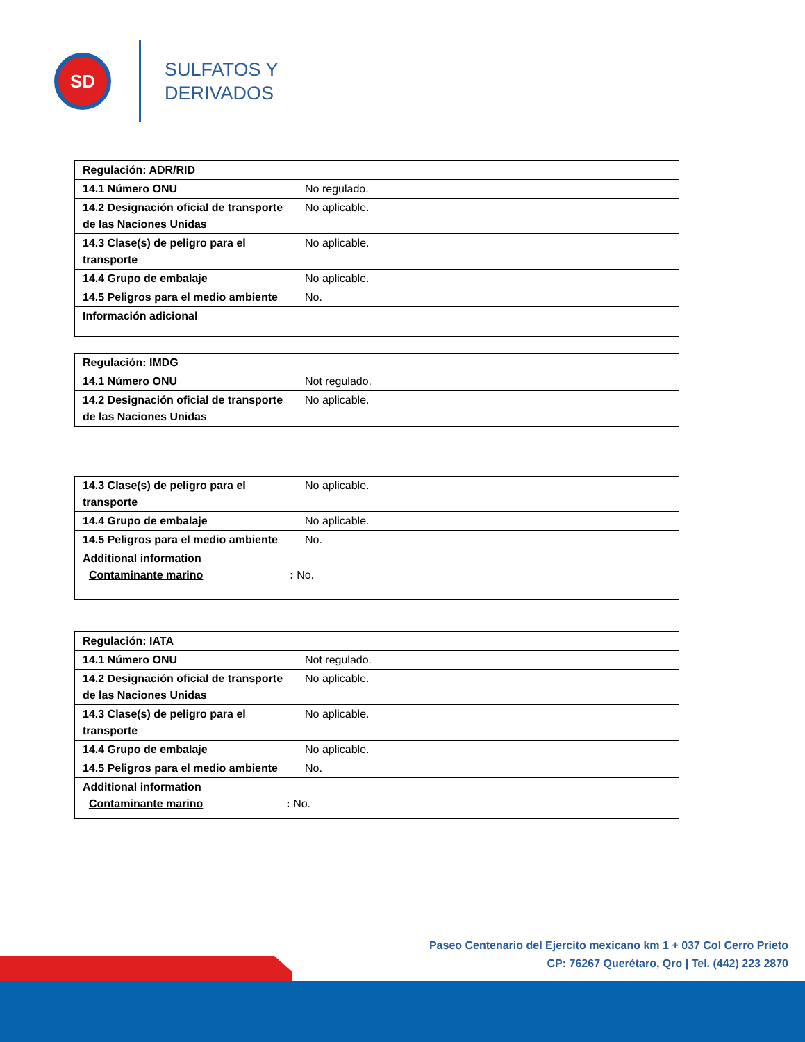SD
SULFATOS Y
DERIVADOS
| Regulación: ADR/RID | |
| 14.1 Número ONU | No regulado. |
| 14.2 Designación oficial de transporte de las Naciones Unidas | No aplicable. |
| 14.3 Clase(s) de peligro para el transporte | No aplicable. |
| 14.4 Grupo de embalaje | No aplicable. |
| 14.5 Peligros para el medio ambiente | No. |
| Información adicional | |
| Regulación: IMDG | |
| 14.1 Número ONU | Not regulado. |
| 14.2 Designación oficial de transporte de las Naciones Unidas | No aplicable. |
| 14.3 Clase(s) de peligro para el transporte | No aplicable. |
| 14.4 Grupo de embalaje | No aplicable. |
| 14.5 Peligros para el medio ambiente | No. |
| Additional information Contaminante marino : No. | |
| Regulación: IATA | |
| 14.1 Número ONU | Not regulado. |
| 14.2 Designación oficial de transporte de las Naciones Unidas | No aplicable. |
| 14.3 Clase(s) de peligro para el transporte | No aplicable. |
| 14.4 Grupo de embalaje | No aplicable. |
| 14.5 Peligros para el medio ambiente | No. |
| Additional information Contaminante marino : No. | |
Paseo Centenario del Ejercito mexicano km 1 + 037 Col Cerro Prieto
CP: 76267 Querétaro, Qro | Tel. (442) 223 2870